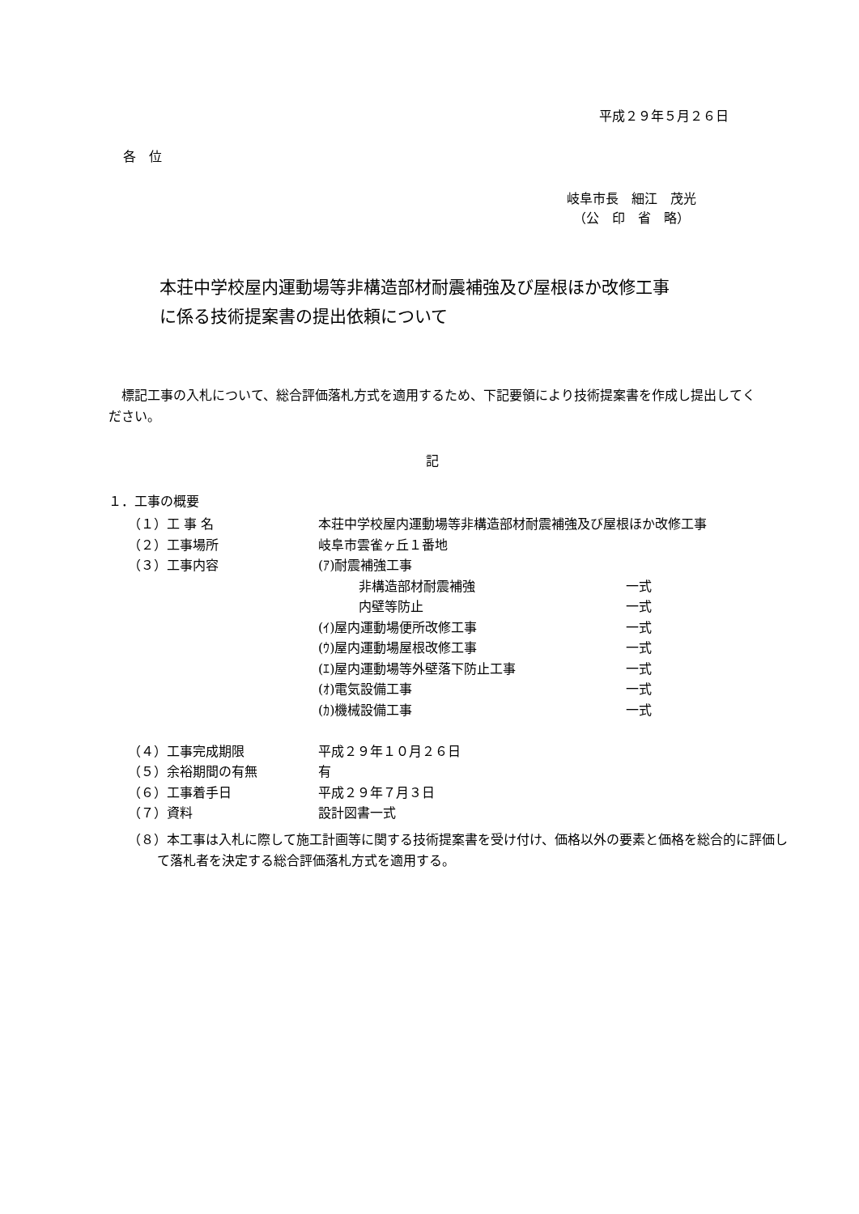平成２９年５月２６日
各　位
岐阜市長　細江　茂光
　（公　印　省　略）
本荘中学校屋内運動場等非構造部材耐震補強及び屋根ほか改修工事
に係る技術提案書の提出依頼について
　標記工事の入札について、総合評価落札方式を適用するため、下記要領により技術提案書を作成し提出してください。
記
１．工事の概要
| （１）工 事 名 | 本荘中学校屋内運動場等非構造部材耐震補強及び屋根ほか改修工事 | |
| （２）工事場所 | 岐阜市雲雀ヶ丘１番地 | |
| （３）工事内容 | (ｱ)耐震補強工事 | |
| | 非構造部材耐震補強 | 一式 |
| | 内壁等防止 | 一式 |
| | (ｲ)屋内運動場便所改修工事 | 一式 |
| | (ｳ)屋内運動場屋根改修工事 | 一式 |
| | (ｴ)屋内運動場等外壁落下防止工事 | 一式 |
| | (ｵ)電気設備工事 | 一式 |
| | (ｶ)機械設備工事 | 一式 |
| （４）工事完成期限 | 平成２９年１０月２６日 | |
| （５）余裕期間の有無 | 有 | |
| （６）工事着手日 | 平成２９年７月３日 | |
| （７）資料 | 設計図書一式 | |
（８）本工事は入札に際して施工計画等に関する技術提案書を受け付け、価格以外の要素と価格を総合的に評価して落札者を決定する総合評価落札方式を適用する。